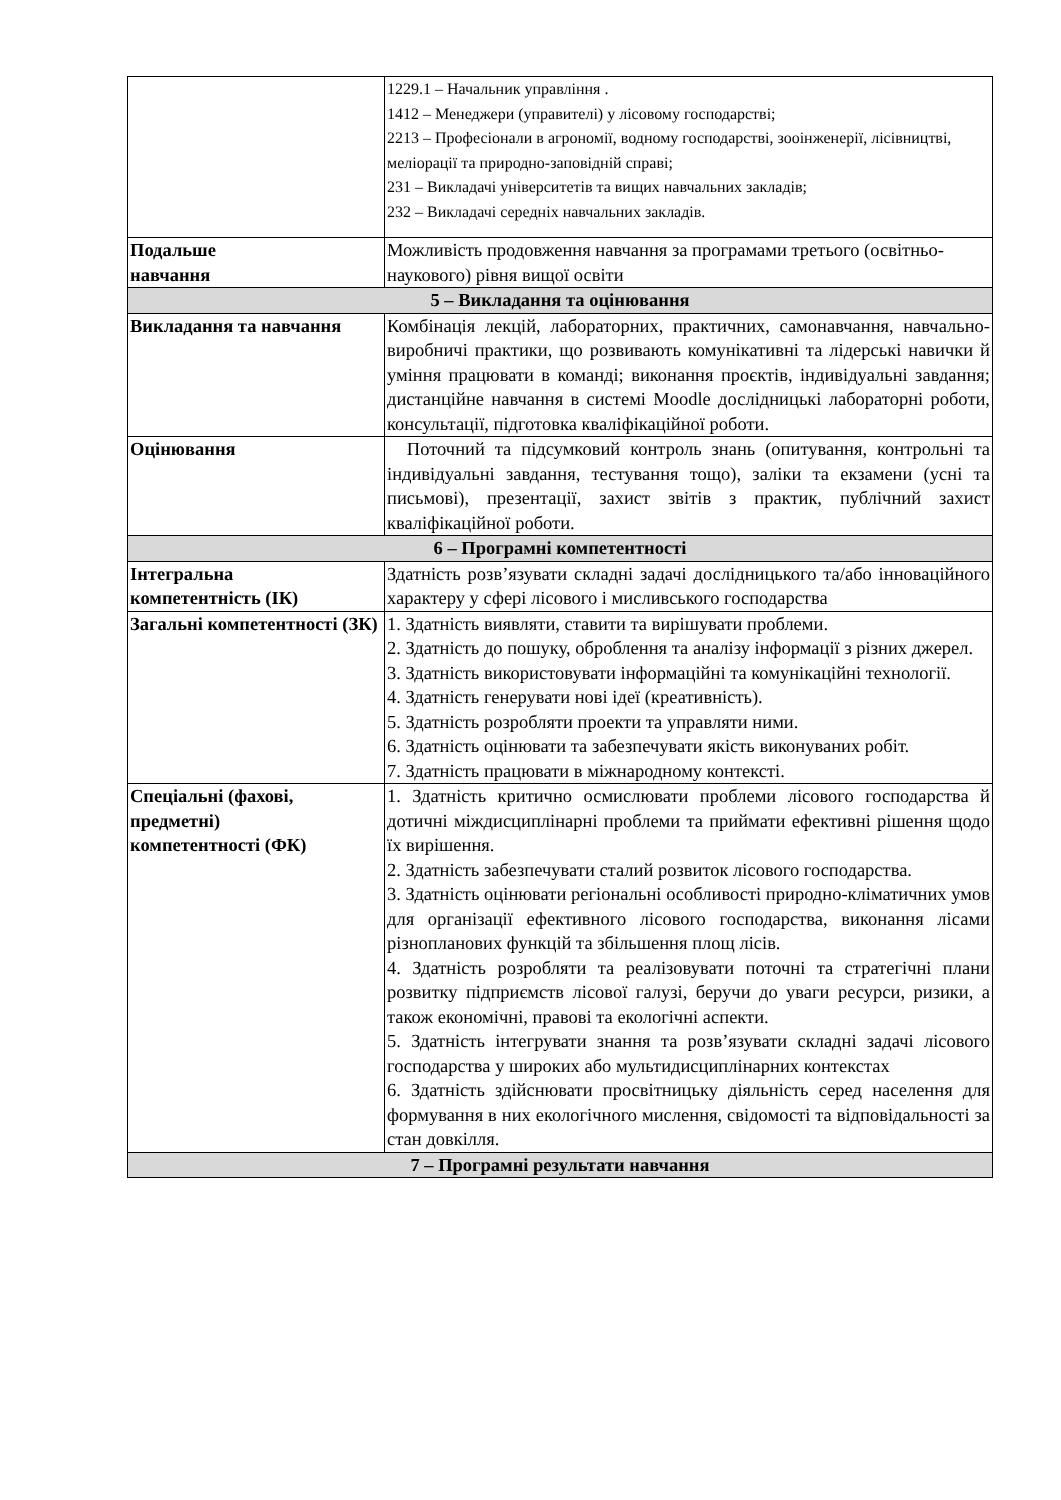| | 1229.1 – Начальник управління . 1412 – Менеджери (управителі) у лісовому господарстві; 2213 – Професіонали в агрономії, водному господарстві, зооінженерії, лісівництві, меліорації та природно-заповідній справі; 231 – Викладачі університетів та вищих навчальних закладів; 232 – Викладачі середніх навчальних закладів. |
| Подальше навчання | Можливість продовження навчання за програмами третього (освітньо-наукового) рівня вищої освіти |
| 5 – Викладання та оцінювання | |
| Викладання та навчання | Комбінація лекцій, лабораторних, практичних, самонавчання, навчально-виробничі практики, що розвивають комунікативні та лідерські навички й уміння працювати в команді; виконання проєктів, індивідуальні завдання; дистанційне навчання в системі Moodle дослідницькі лабораторні роботи, консультації, підготовка кваліфікаційної роботи. |
| Оцінювання | Поточний та підсумковий контроль знань (опитування, контрольні та індивідуальні завдання, тестування тощо), заліки та екзамени (усні та письмові), презентації, захист звітів з практик, публічний захист кваліфікаційної роботи. |
| 6 – Програмні компетентності | |
| Інтегральна компетентність (ІК) | Здатність розв’язувати складні задачі дослідницького та/або інноваційного характеру у сфері лісового і мисливського господарства |
| Загальні компетентності (ЗК) | 1. Здатність виявляти, ставити та вирішувати проблеми. 2. Здатність до пошуку, оброблення та аналізу інформації з різних джерел. 3. Здатність використовувати інформаційні та комунікаційні технології. 4. Здатність генерувати нові ідеї (креативність). 5. Здатність розробляти проекти та управляти ними. 6. Здатність оцінювати та забезпечувати якість виконуваних робіт. 7. Здатність працювати в міжнародному контексті. |
| Спеціальні (фахові, предметні) компетентності (ФК) | 1. Здатність критично осмислювати проблеми лісового господарства й дотичні міждисциплінарні проблеми та приймати ефективні рішення щодо їх вирішення. 2. Здатність забезпечувати сталий розвиток лісового господарства. 3. Здатність оцінювати регіональні особливості природно-кліматичних умов для організації ефективного лісового господарства, виконання лісами різнопланових функцій та збільшення площ лісів. 4. Здатність розробляти та реалізовувати поточні та стратегічні плани розвитку підприємств лісової галузі, беручи до уваги ресурси, ризики, а також економічні, правові та екологічні аспекти. 5. Здатність інтегрувати знання та розв’язувати складні задачі лісового господарства у широких або мультидисциплінарних контекстах 6. Здатність здійснювати просвітницьку діяльність серед населення для формування в них екологічного мислення, свідомості та відповідальності за стан довкілля. |
| 7 – Програмні результати навчання | |